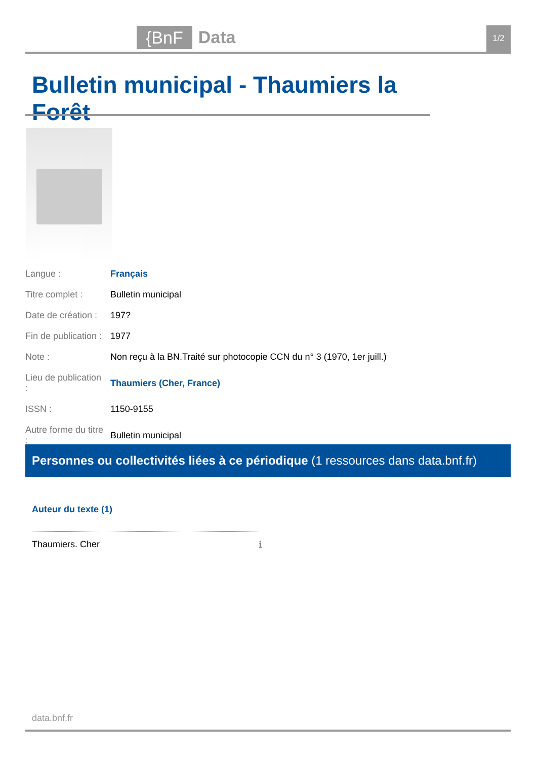{BnF Data 1/2
Bulletin municipal - Thaumiers la Forêt
| Langue : | Français |
| Titre complet : | Bulletin municipal |
| Date de création : | 197? |
| Fin de publication : | 1977 |
| Note : | Non reçu à la BN.Traité sur photocopie CCN du n° 3 (1970, 1er juill.) |
| Lieu de publication : | Thaumiers (Cher, France) |
| ISSN : | 1150-9155 |
| Autre forme du titre : | Bulletin municipal |
Personnes ou collectivités liées à ce périodique (1 ressources dans data.bnf.fr)
Auteur du texte (1)
Thaumiers. Cher ℹ
data.bnf.fr